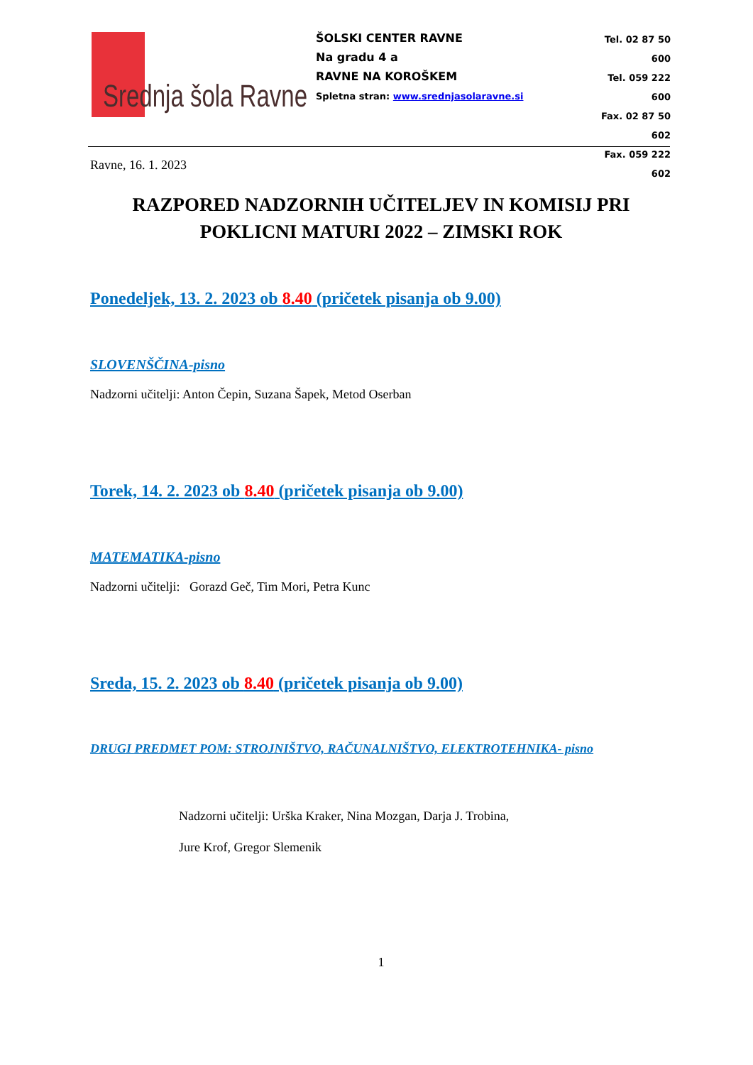Srednja šola Ravne
ŠOLSKI CENTER RAVNE
Na gradu 4 a
RAVNE NA KOROŠKEM
Spletna stran: www.srednjasolaravne.si
Tel. 02 87 50 600
Tel. 059 222 600
Fax. 02 87 50 602
Fax. 059 222 602
Ravne, 16. 1. 2023
RAZPORED NADZORNIH UČITELJEV IN KOMISIJ PRI POKLICNI MATURI 2022 – ZIMSKI ROK
Ponedeljek, 13. 2. 2023 ob 8.40 (pričetek pisanja ob 9.00)
SLOVENŠČINA-pisno
Nadzorni učitelji: Anton Čepin, Suzana Šapek, Metod Oserban
Torek, 14. 2. 2023 ob 8.40 (pričetek pisanja ob 9.00)
MATEMATIKA-pisno
Nadzorni učitelji: Gorazd Geč, Tim Mori, Petra Kunc
Sreda, 15. 2. 2023 ob 8.40 (pričetek pisanja ob 9.00)
DRUGI PREDMET POM: STROJNIŠTVO, RAČUNALNIŠTVO, ELEKTROTEHNIKA- pisno
Nadzorni učitelji: Urška Kraker, Nina Mozgan, Darja J. Trobina,
Jure Krof, Gregor Slemenik
1